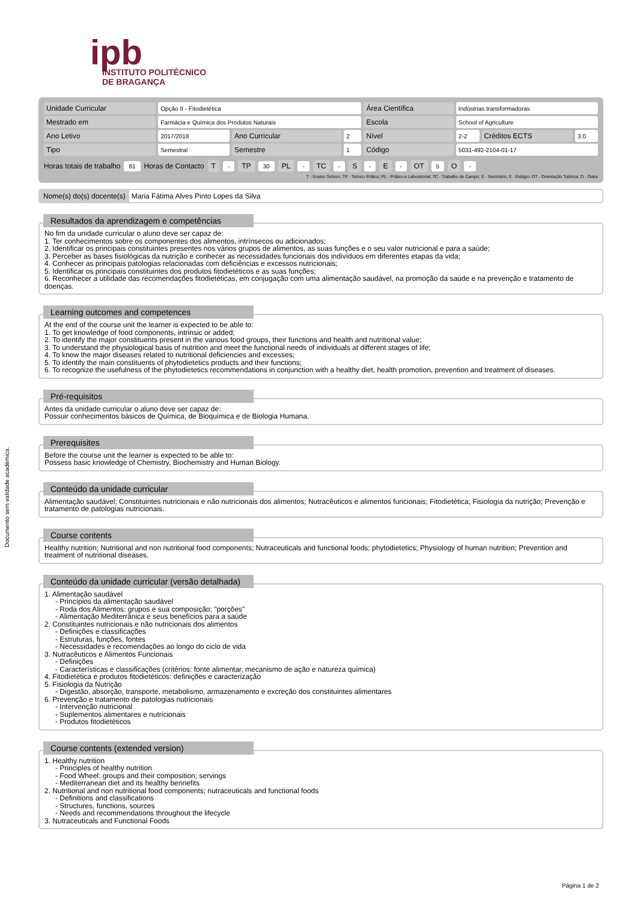ipb
INSTITUTO POLITÉCNICO
DE BRAGANÇA
Documento sem validade académica.
| Unidade Curricular | Opção II - Fitodietética | | | Área Científica | Indústrias transformadoras | | |
| Mestrado em | Farmácia e Química dos Produtos Naturais | | | Escola | School of Agriculture | | |
| Ano Letivo | 2017/2018 | Ano Curricular | 2 | Nível | 2-2 | Créditos ECTS | 3.0 |
| Tipo | Semestral | Semestre | 1 | Código | 5031-492-2104-01-17 | | |
Horas totais de trabalho 81 Horas de Contacto T - TP 30 PL - TC - S - E - OT 5 O -
T - Ensino Teórico; TP - Teórico Prático; PL - Prático e Laboratorial; TC - Trabalho de Campo; S - Seminário; E - Estágio; OT - Orientação Tutórica; O - Outra
Nome(s) do(s) docente(s) Maria Fátima Alves Pinto Lopes da Silva
Resultados da aprendizagem e competências
No fim da unidade curricular o aluno deve ser capaz de:
1. Ter conhecimentos sobre os componentes dos alimentos, intrínsecos ou adicionados;
2. Identificar os principais constituintes presentes nos vários grupos de alimentos, as suas funções e o seu valor nutricional e para a saúde;
3. Perceber as bases fisiológicas da nutrição e conhecer as necessidades funcionais dos indivíduos em diferentes etapas da vida;
4. Conhecer as principais patologias relacionadas com deficiências e excessos nutricionais;
5. Identificar os principais constituintes dos produtos fitodietéticos e as suas funções;
6. Reconhecer a utilidade das recomendações fitodietéticas, em conjugação com uma alimentação saudável, na promoção da saúde e na prevenção e tratamento de doenças.
Learning outcomes and competences
At the end of the course unit the learner is expected to be able to:
1. To get knowledge of food components, intrinsic or added;
2. To identify the major constituents present in the various food groups, their functions and health and nutritional value;
3. To understand the physiological basis of nutrition and meet the functional needs of individuals at different stages of life;
4. To know the major diseases related to nutritional deficiencies and excesses;
5. To identify the main constituents of phytodietetics products and their functions;
6. To recognize the usefulness of the phytodietetics recommendations in conjunction with a healthy diet, health promotion, prevention and treatment of diseases.
Pré-requisitos
Antes da unidade curricular o aluno deve ser capaz de:
Possuir conhecimentos básicos de Química, de Bioquímica e de Biologia Humana.
Prerequisites
Before the course unit the learner is expected to be able to:
Possess basic knowledge of Chemistry, Biochemistry and Human Biology.
Conteúdo da unidade curricular
Alimentação saudável; Constituintes nutricionais e não nutricionais dos alimentos; Nutracêuticos e alimentos funcionais; Fitodietética; Fisiologia da nutrição; Prevenção e tratamento de patologias nutricionais.
Course contents
Healthy nutrition; Nutritional and non nutritional food components; Nutraceuticals and functional foods; phytodietetics; Physiology of human nutrition; Prevention and treatment of nutritional diseases.
Conteúdo da unidade curricular (versão detalhada)
1. Alimentação saudável
- Princípios da alimentação saudável
- Roda dos Alimentos: grupos e sua composição; "porções"
- Alimentação Mediterrânica e seus benefícios para a saúde
2. Constituintes nutricionais e não nutricionais dos alimentos
- Definições e classificações
- Estruturas, funções, fontes
- Necessidades e recomendações ao longo do ciclo de vida
3. Nutracêuticos e Alimentos Funcionais
- Definições
- Características e classificações (critérios: fonte alimentar, mecanismo de ação e natureza química)
4. Fitodietética e produtos fitodietéticos: definições e caracterização
5. Fisiologia da Nutrição
- Digestão, absorção, transporte, metabolismo, armazenamento e excreção dos constituintes alimentares
6. Prevenção e tratamento de patologias nutricionais
- Intervenção nutricional
- Suplementos alimentares e nutricionais
- Produtos fitodietéticos
Course contents (extended version)
1. Healthy nutrition
- Principles of healthy nutrition
- Food Wheel: groups and their composition; servings
- Mediterranean diet and its healthy bennefits
2. Nutritional and non nutritional food components; nutraceuticals and functional foods
- Definitions and classifications
- Structures, functions, sources
- Needs and recommendations throughout the lifecycle
3. Nutraceuticals and Functional Foods
Página 1 de 2